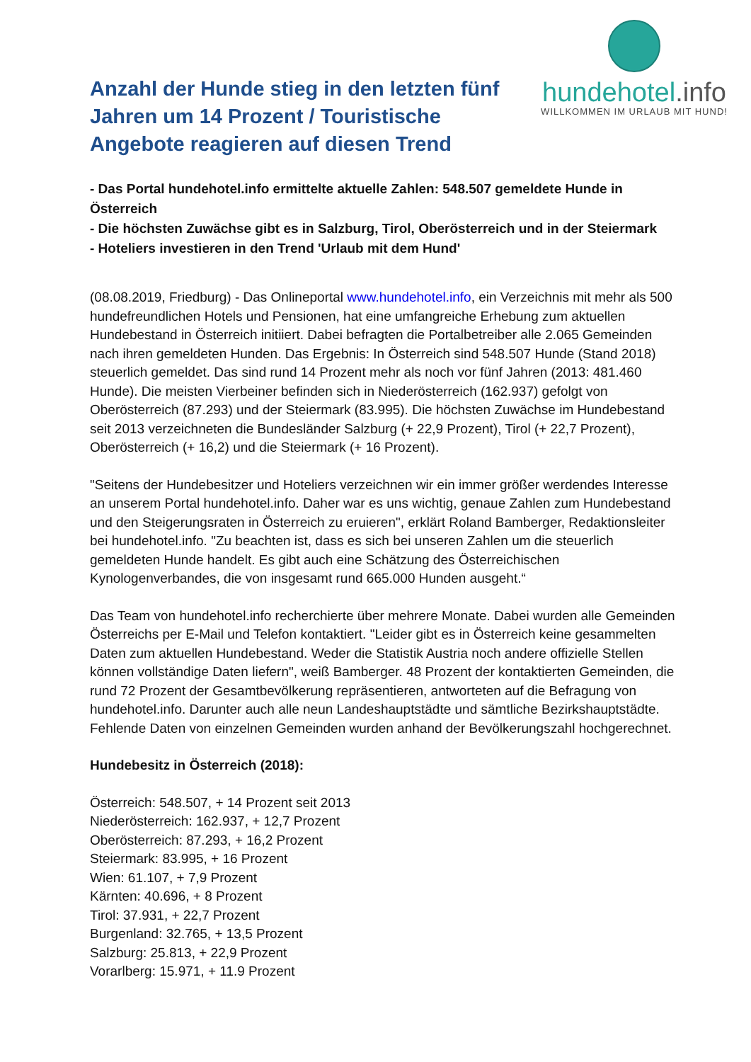Anzahl der Hunde stieg in den letzten fünf Jahren um 14 Prozent / Touristische Angebote reagieren auf diesen Trend
hundehotel.info
WILLKOMMEN IM URLAUB MIT HUND!
- Das Portal hundehotel.info ermittelte aktuelle Zahlen: 548.507 gemeldete Hunde in Österreich
- Die höchsten Zuwächse gibt es in Salzburg, Tirol, Oberösterreich und in der Steiermark
- Hoteliers investieren in den Trend 'Urlaub mit dem Hund'
(08.08.2019, Friedburg) - Das Onlineportal www.hundehotel.info, ein Verzeichnis mit mehr als 500 hundefreundlichen Hotels und Pensionen, hat eine umfangreiche Erhebung zum aktuellen Hundebestand in Österreich initiiert. Dabei befragten die Portalbetreiber alle 2.065 Gemeinden nach ihren gemeldeten Hunden. Das Ergebnis: In Österreich sind 548.507 Hunde (Stand 2018) steuerlich gemeldet. Das sind rund 14 Prozent mehr als noch vor fünf Jahren (2013: 481.460 Hunde). Die meisten Vierbeiner befinden sich in Niederösterreich (162.937) gefolgt von Oberösterreich (87.293) und der Steiermark (83.995). Die höchsten Zuwächse im Hundebestand seit 2013 verzeichneten die Bundesländer Salzburg (+ 22,9 Prozent), Tirol (+ 22,7 Prozent), Oberösterreich (+ 16,2) und die Steiermark (+ 16 Prozent).
"Seitens der Hundebesitzer und Hoteliers verzeichnen wir ein immer größer werdendes Interesse an unserem Portal hundehotel.info. Daher war es uns wichtig, genaue Zahlen zum Hundebestand und den Steigerungsraten in Österreich zu eruieren", erklärt Roland Bamberger, Redaktionsleiter bei hundehotel.info. "Zu beachten ist, dass es sich bei unseren Zahlen um die steuerlich gemeldeten Hunde handelt. Es gibt auch eine Schätzung des Österreichischen Kynologenverbandes, die von insgesamt rund 665.000 Hunden ausgeht.“
Das Team von hundehotel.info recherchierte über mehrere Monate. Dabei wurden alle Gemeinden Österreichs per E-Mail und Telefon kontaktiert. "Leider gibt es in Österreich keine gesammelten Daten zum aktuellen Hundebestand. Weder die Statistik Austria noch andere offizielle Stellen können vollständige Daten liefern", weiß Bamberger. 48 Prozent der kontaktierten Gemeinden, die rund 72 Prozent der Gesamtbevölkerung repräsentieren, antworteten auf die Befragung von hundehotel.info. Darunter auch alle neun Landeshauptstädte und sämtliche Bezirkshauptstädte. Fehlende Daten von einzelnen Gemeinden wurden anhand der Bevölkerungszahl hochgerechnet.
Hundebesitz in Österreich (2018):
Österreich: 548.507, + 14 Prozent seit 2013
Niederösterreich: 162.937, + 12,7 Prozent
Oberösterreich: 87.293, + 16,2 Prozent
Steiermark: 83.995, + 16 Prozent
Wien: 61.107, + 7,9 Prozent
Kärnten: 40.696, + 8 Prozent
Tirol: 37.931, + 22,7 Prozent
Burgenland: 32.765, + 13,5 Prozent
Salzburg: 25.813, + 22,9 Prozent
Vorarlberg: 15.971, + 11.9 Prozent